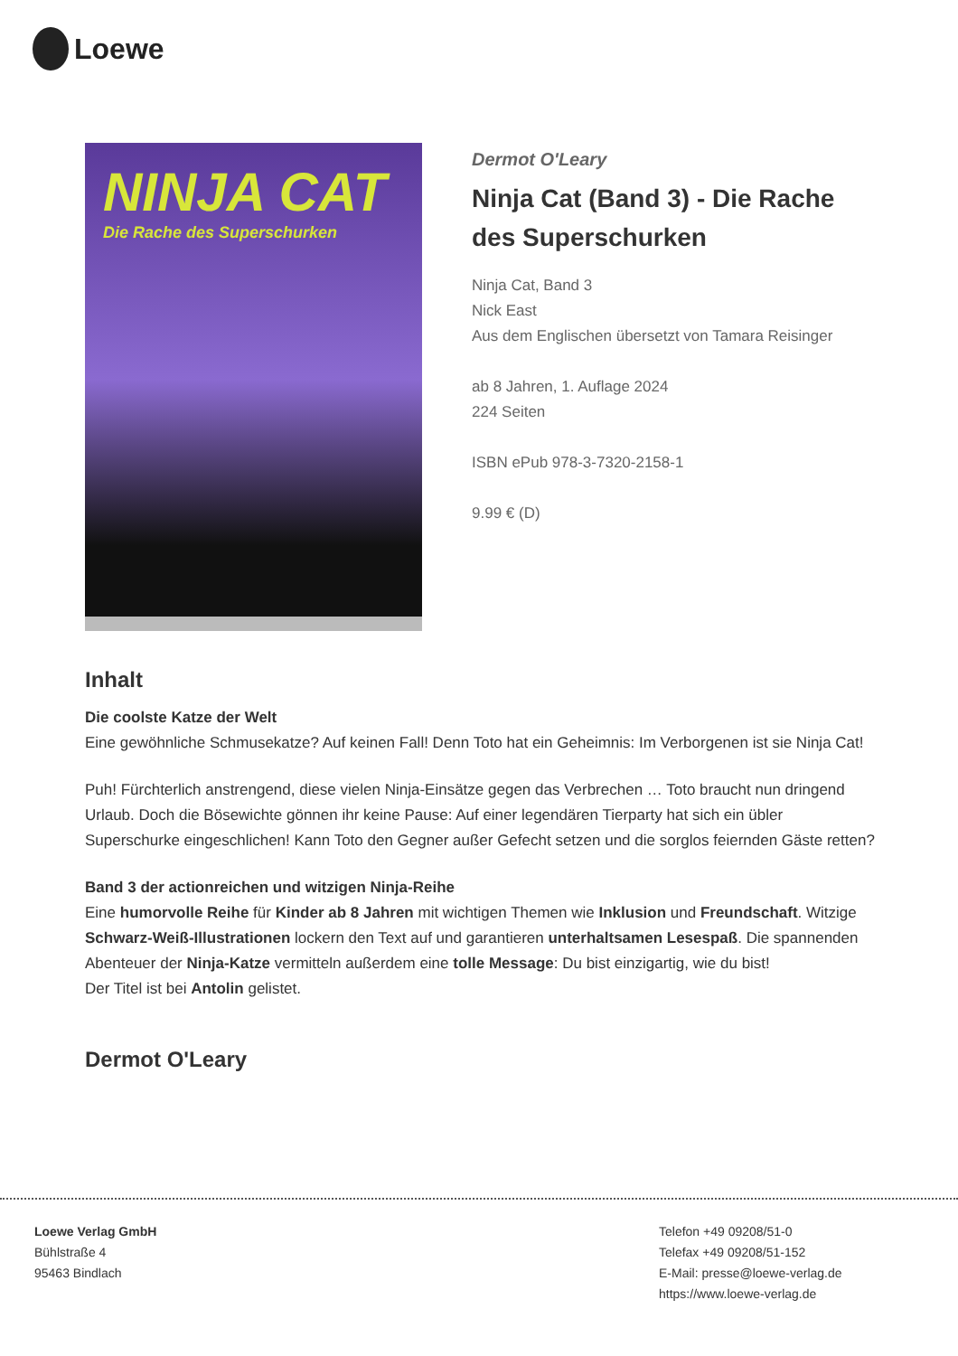Loewe
NINJA CAT
Die Rache des Superschurken
Dermot O'Leary
Ninja Cat (Band 3) - Die Rache des Superschurken
Ninja Cat, Band 3
Nick East
Aus dem Englischen übersetzt von Tamara Reisinger
ab 8 Jahren, 1. Auflage 2024
224 Seiten
ISBN ePub 978-3-7320-2158-1
9.99 € (D)
Inhalt
Die coolste Katze der Welt
Eine gewöhnliche Schmusekatze? Auf keinen Fall! Denn Toto hat ein Geheimnis: Im Verborgenen ist sie Ninja Cat!
Puh! Fürchterlich anstrengend, diese vielen Ninja-Einsätze gegen das Verbrechen … Toto braucht nun dringend Urlaub. Doch die Bösewichte gönnen ihr keine Pause: Auf einer legendären Tierparty hat sich ein übler Superschurke eingeschlichen! Kann Toto den Gegner außer Gefecht setzen und die sorglos feiernden Gäste retten?
Band 3 der actionreichen und witzigen Ninja-Reihe
Eine humorvolle Reihe für Kinder ab 8 Jahren mit wichtigen Themen wie Inklusion und Freundschaft. Witzige Schwarz-Weiß-Illustrationen lockern den Text auf und garantieren unterhaltsamen Lesespaß. Die spannenden Abenteuer der Ninja-Katze vermitteln außerdem eine tolle Message: Du bist einzigartig, wie du bist!
Der Titel ist bei Antolin gelistet.
Dermot O'Leary
Loewe Verlag GmbH
Bühlstraße 4
95463 Bindlach
Telefon +49 09208/51-0
Telefax +49 09208/51-152
E-Mail: presse@loewe-verlag.de
https://www.loewe-verlag.de